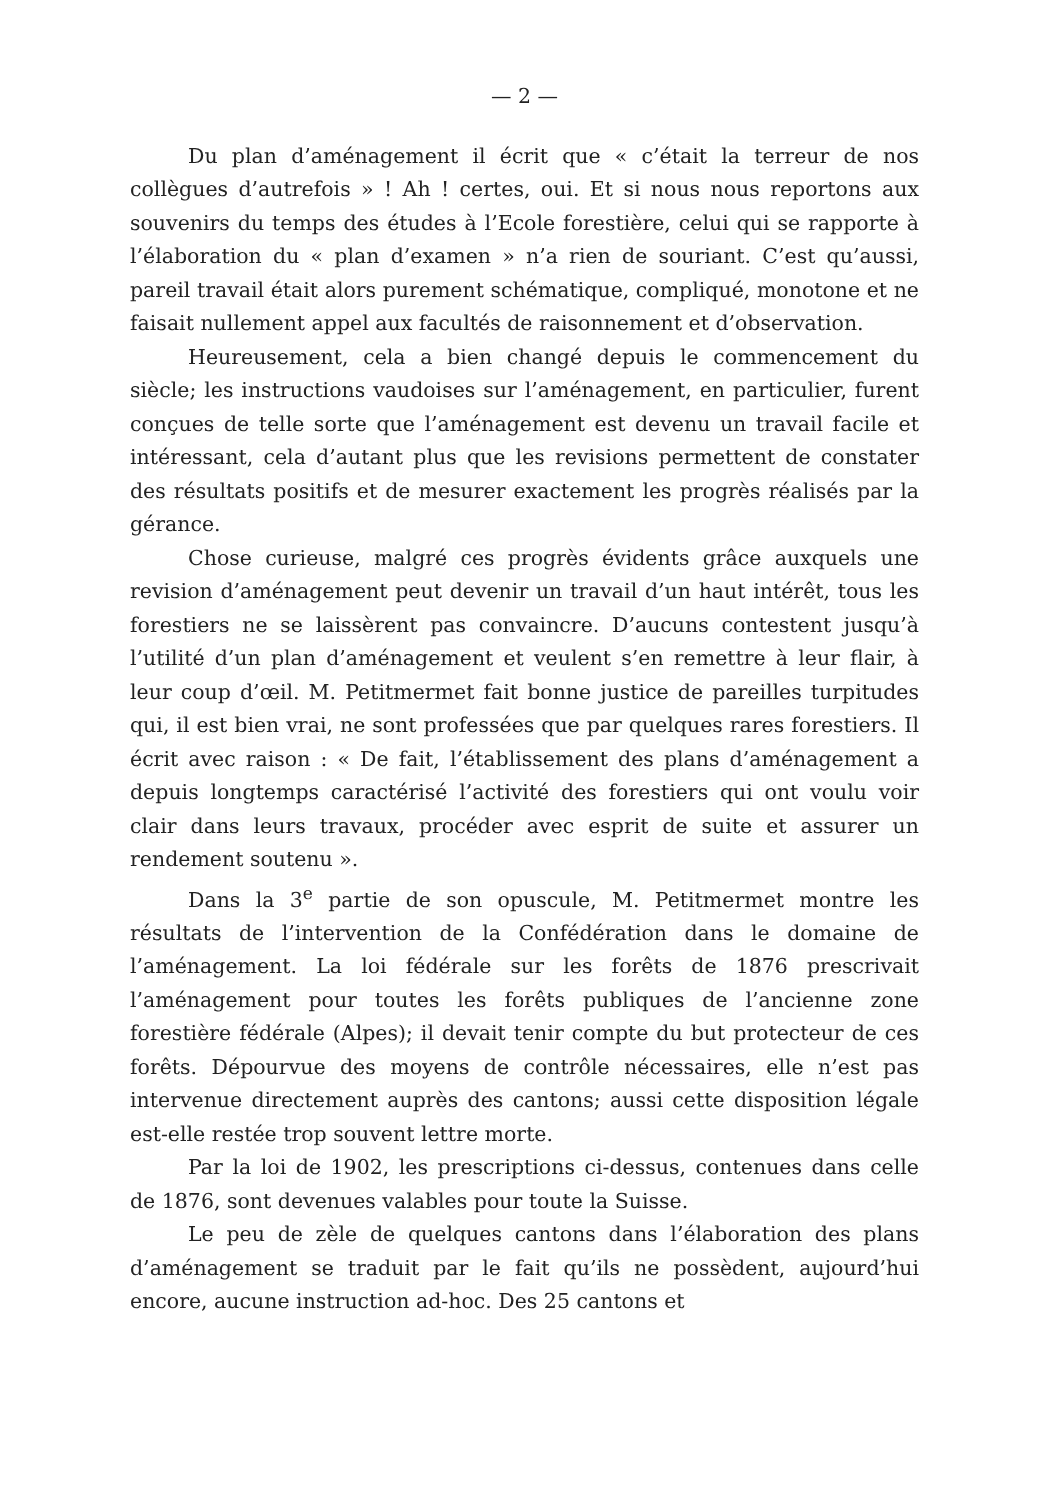— 2 —
Du plan d’aménagement il écrit que « c’était la terreur de nos collègues d’autrefois » ! Ah ! certes, oui. Et si nous nous reportons aux souvenirs du temps des études à l’Ecole forestière, celui qui se rapporte à l’élaboration du « plan d’examen » n’a rien de souriant. C’est qu’aussi, pareil travail était alors purement schématique, compliqué, monotone et ne faisait nullement appel aux facultés de raisonnement et d’observation.
Heureusement, cela a bien changé depuis le commencement du siècle; les instructions vaudoises sur l’aménagement, en particulier, furent conçues de telle sorte que l’aménagement est devenu un travail facile et intéressant, cela d’autant plus que les revisions permettent de constater des résultats positifs et de mesurer exactement les progrès réalisés par la gérance.
Chose curieuse, malgré ces progrès évidents grâce auxquels une revision d’aménagement peut devenir un travail d’un haut intérêt, tous les forestiers ne se laissèrent pas convaincre. D’aucuns contestent jusqu’à l’utilité d’un plan d’aménagement et veulent s’en remettre à leur flair, à leur coup d’œil. M. Petitmermet fait bonne justice de pareilles turpitudes qui, il est bien vrai, ne sont professées que par quelques rares forestiers. Il écrit avec raison : « De fait, l’établissement des plans d’aménagement a depuis longtemps caractérisé l’activité des forestiers qui ont voulu voir clair dans leurs travaux, procéder avec esprit de suite et assurer un rendement soutenu ».
Dans la 3<sup>e</sup> partie de son opuscule, M. Petitmermet montre les résultats de l’intervention de la Confédération dans le domaine de l’aménagement. La loi fédérale sur les forêts de 1876 prescrivait l’aménagement pour toutes les forêts publiques de l’ancienne zone forestière fédérale (Alpes); il devait tenir compte du but protecteur de ces forêts. Dépourvue des moyens de contrôle nécessaires, elle n’est pas intervenue directement auprès des cantons; aussi cette disposition légale est-elle restée trop souvent lettre morte.
Par la loi de 1902, les prescriptions ci-dessus, contenues dans celle de 1876, sont devenues valables pour toute la Suisse.
Le peu de zèle de quelques cantons dans l’élaboration des plans d’aménagement se traduit par le fait qu’ils ne possèdent, aujourd’hui encore, aucune instruction ad-hoc. Des 25 cantons et